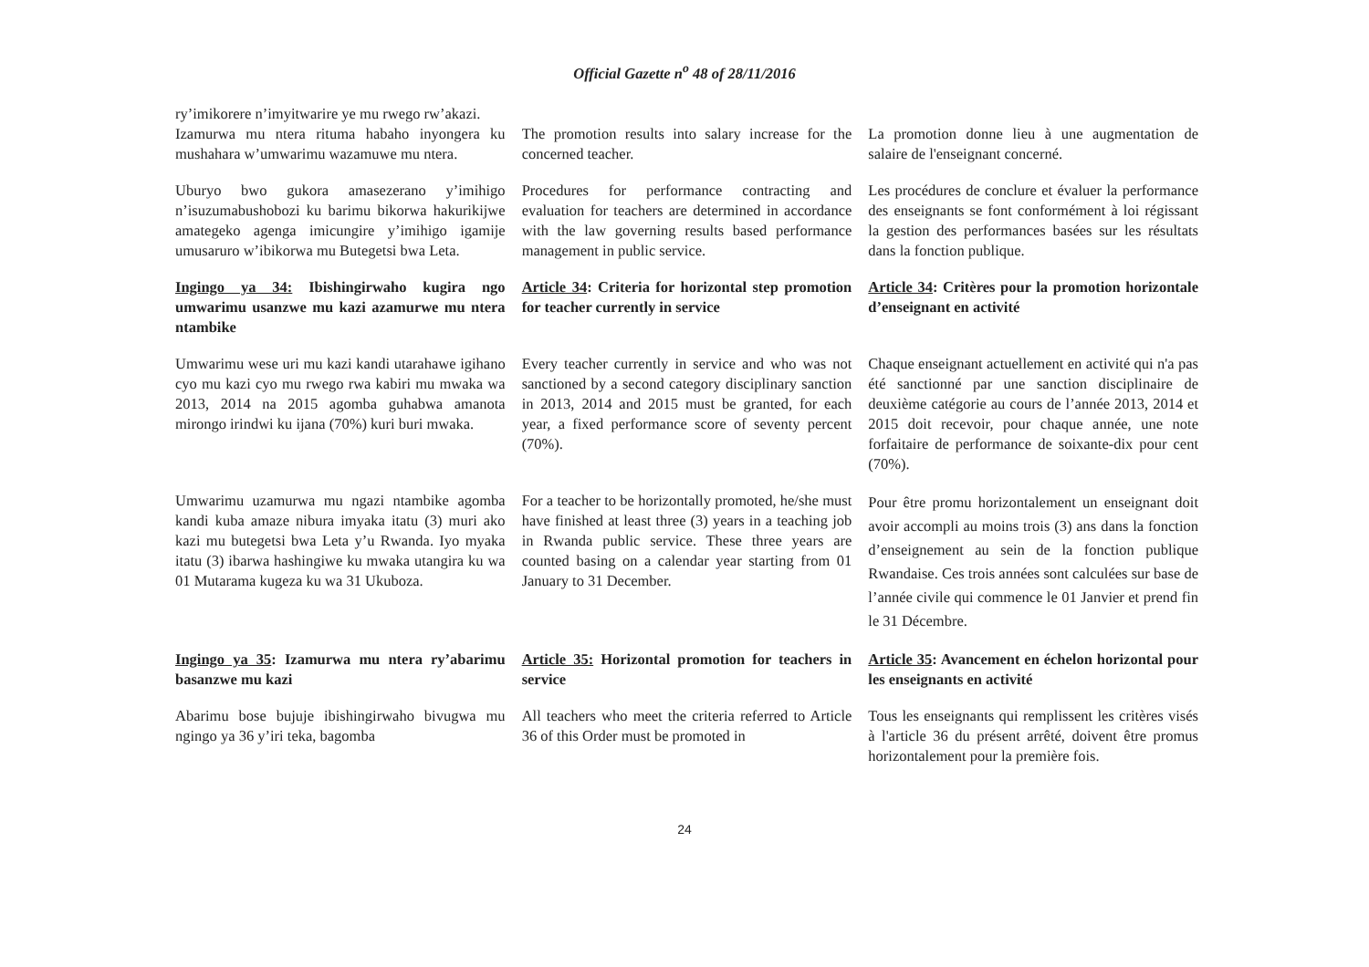Official Gazette n<sup>o</sup> 48 of 28/11/2016
| ry’imikorere n’imyitwarire ye mu rwego rw’akazi. | | |
| Izamurwa mu ntera rituma habaho inyongera ku mushahara w’umwarimu wazamuwe mu ntera. | The promotion results into salary increase for the concerned teacher. | La promotion donne lieu à une augmentation de salaire de l'enseignant concerné. |
| Uburyo bwo gukora amasezerano y’imihigo n’isuzumabushobozi ku barimu bikorwa hakurikijwe amategeko agenga imicungire y’imihigo igamije umusaruro w’ibikorwa mu Butegetsi bwa Leta. | Procedures for performance contracting and evaluation for teachers are determined in accordance with the law governing results based performance management in public service. | Les procédures de conclure et évaluer la performance des enseignants se font conformément à loi régissant la gestion des performances basées sur les résultats dans la fonction publique. |
| Ingingo ya 34: Ibishingirwaho kugira ngo umwarimu usanzwe mu kazi azamurwe mu ntera ntambike | Article 34 : Criteria for horizontal step promotion for teacher currently in service | Article 34 : Critères pour la promotion horizontale d’enseignant en activité |
| Umwarimu wese uri mu kazi kandi utarahawe igihano cyo mu kazi cyo mu rwego rwa kabiri mu mwaka wa 2013, 2014 na 2015 agomba guhabwa amanota mirongo irindwi ku ijana (70%) kuri buri mwaka. | Every teacher currently in service and who was not sanctioned by a second category disciplinary sanction in 2013, 2014 and 2015 must be granted, for each year, a fixed performance score of seventy percent (70%). | Chaque enseignant actuellement en activité qui n'a pas été sanctionné par une sanction disciplinaire de deuxième catégorie au cours de l’année 2013, 2014 et 2015 doit recevoir, pour chaque année, une note forfaitaire de performance de soixante-dix pour cent (70%). |
| Umwarimu uzamurwa mu ngazi ntambike agomba kandi kuba amaze nibura imyaka itatu (3) muri ako kazi mu butegetsi bwa Leta y’u Rwanda. Iyo myaka itatu (3) ibarwa hashingiwe ku mwaka utangira ku wa 01 Mutarama kugeza ku wa 31 Ukuboza. | For a teacher to be horizontally promoted, he/she must have finished at least three (3) years in a teaching job in Rwanda public service. These three years are counted basing on a calendar year starting from 01 January to 31 December. | Pour être promu horizontalement un enseignant doit avoir accompli au moins trois (3) ans dans la fonction d’enseignement au sein de la fonction publique Rwandaise. Ces trois années sont calculées sur base de l’année civile qui commence le 01 Janvier et prend fin le 31 Décembre. |
| Ingingo ya 35 : Izamurwa mu ntera ry’abarimu basanzwe mu kazi | Article 35: Horizontal promotion for teachers in service | Article 35 : Avancement en échelon horizontal pour les enseignants en activité |
| Abarimu bose bujuje ibishingirwaho bivugwa mu ngingo ya 36 y’iri teka, bagomba | All teachers who meet the criteria referred to Article 36 of this Order must be promoted in | Tous les enseignants qui remplissent les critères visés à l'article 36 du présent arrêté, doivent être promus horizontalement pour la première fois. |
24